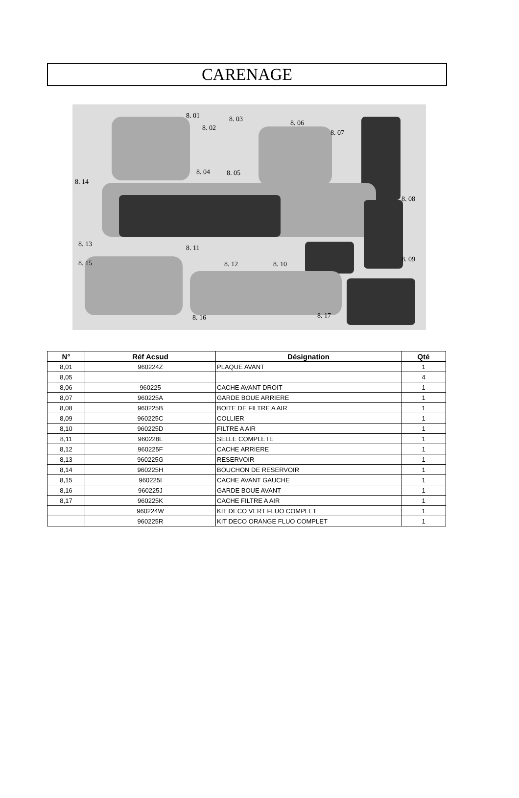CARENAGE
8. 01
8. 02
8. 03
8. 04 8. 05
8. 06
8. 07
8. 08
8. 09
8. 10
8. 11
8. 12
8. 13
8. 14
8. 15
8. 16 8. 17
| N° | Réf Acsud | Désignation | Qté |
| --- | --- | --- | --- |
| 8,01 | 960224Z | PLAQUE AVANT | 1 |
| 8,05 | | | 4 |
| 8,06 | 960225 | CACHE AVANT DROIT | 1 |
| 8,07 | 960225A | GARDE BOUE ARRIERE | 1 |
| 8,08 | 960225B | BOITE DE FILTRE A AIR | 1 |
| 8,09 | 960225C | COLLIER | 1 |
| 8,10 | 960225D | FILTRE A AIR | 1 |
| 8,11 | 960228L | SELLE COMPLETE | 1 |
| 8,12 | 960225F | CACHE ARRIERE | 1 |
| 8,13 | 960225G | RESERVOIR | 1 |
| 8,14 | 960225H | BOUCHON DE RESERVOIR | 1 |
| 8,15 | 960225I | CACHE AVANT GAUCHE | 1 |
| 8,16 | 960225J | GARDE BOUE AVANT | 1 |
| 8,17 | 960225K | CACHE FILTRE A AIR | 1 |
| | 960224W | KIT DECO VERT FLUO COMPLET | 1 |
| | 960225R | KIT DECO ORANGE FLUO COMPLET | 1 |